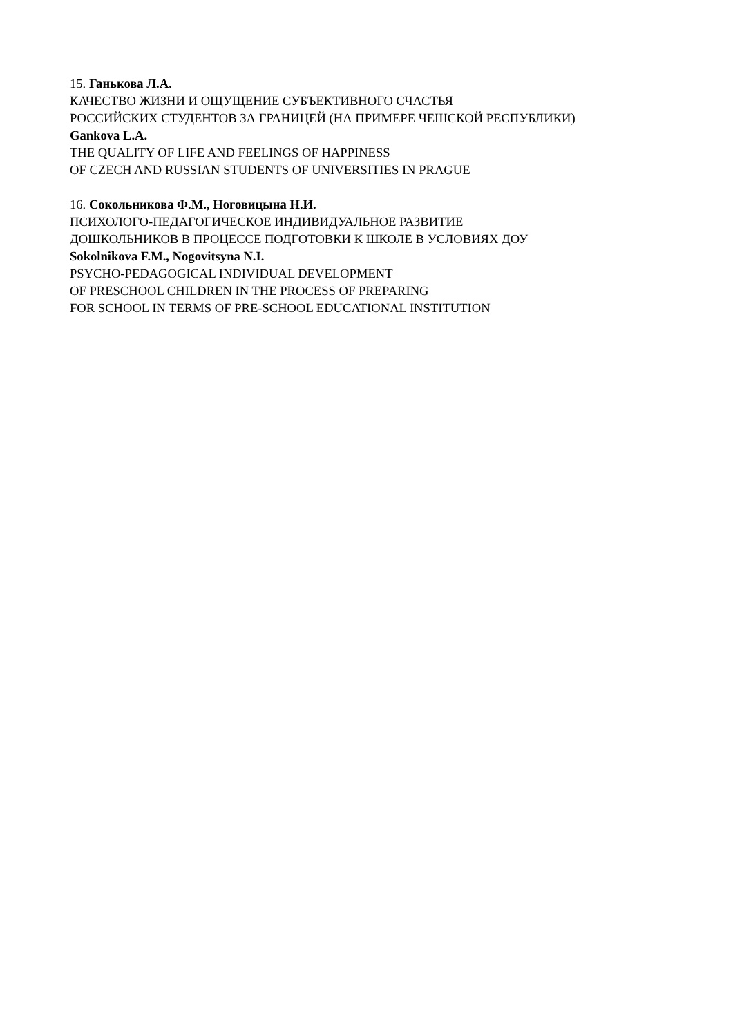15. Ганькова Л.А.
КАЧЕСТВО ЖИЗНИ И ОЩУЩЕНИЕ СУБЪЕКТИВНОГО СЧАСТЬЯ
РОССИЙСКИХ СТУДЕНТОВ ЗА ГРАНИЦЕЙ (НА ПРИМЕРЕ ЧЕШСКОЙ РЕСПУБЛИКИ)
Gankova L.A.
THE QUALITY OF LIFE AND FEELINGS OF HAPPINESS
OF CZECH AND RUSSIAN STUDENTS OF UNIVERSITIES IN PRAGUE
16. Сокольникова Ф.М., Ноговицына Н.И.
ПСИХОЛОГО-ПЕДАГОГИЧЕСКОЕ ИНДИВИДУАЛЬНОЕ РАЗВИТИЕ
ДОШКОЛЬНИКОВ В ПРОЦЕССЕ ПОДГОТОВКИ К ШКОЛЕ В УСЛОВИЯХ ДОУ
Sokolnikova F.M., Nogovitsyna N.I.
PSYCHO-PEDAGOGICAL INDIVIDUAL DEVELOPMENT
OF PRESCHOOL CHILDREN IN THE PROCESS OF PREPARING
FOR SCHOOL IN TERMS OF PRE-SCHOOL EDUCATIONAL INSTITUTION